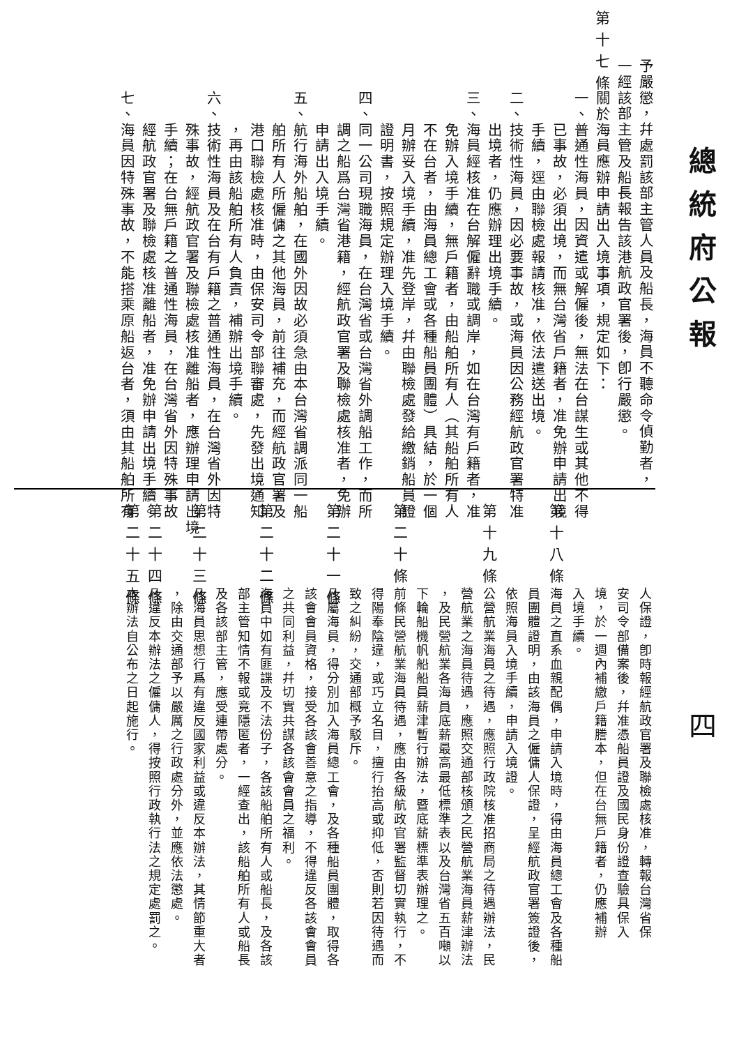總統府公報
四
予嚴懲，幷處罰該部主管人員及船長，海員不聽命令偵勤者，
一經該部主管及船長報告該港航政官署後，卽行嚴懲。
第十七條
關於海員應辦申請出入境事項，規定如下：
一、普通性海員，因資遣或解僱後，無法在台謀生或其他不得
　　已事故，必須出境，而無台灣省戶籍者，准免辦申請出境
　　手續，逕由聯檢處報請核准，依法遣送出境。
二、技術性海員，因必要事故，或海員因公務經航政官署特准
　　出境者，仍應辦理出境手續。
三、海員經核准在台解僱辭職或調岸，如在台灣有戶籍者，准
　　免辦入境手續，無戶籍者，由船舶所有人（其船舶所有人
　　不在台者，由海員總工會或各種船員團體）具結，於一個
　　月辦妥入境手續，准先登岸，幷由聯檢處發給繳銷船員證
　　證明書，按照規定辦理入境手續。
四、同一公司現職海員，在台灣省或台灣省外調船工作，而所
　　調之船爲台灣省港籍，經航政官署及聯檢處核准者，免辦
　　申請出入境手續。
五、航行海外船舶，在國外因故必須急由本台灣省調派同一船
　　舶所有人所僱傭之其他海員，前往補充，而經航政官署及
　　港口聯檢處核准時，由保安司令部聯審處，先發出境通知
　　，再由該船舶所有人負責，補辦出境手續。
六、技術性海員及在台有戶籍之普通性海員，在台灣省外因特
　　殊事故，經航政官署及聯檢處核准離船者，應辦理申請出境
　　手續；在台無戶籍之普通性海員，在台灣省外因特殊事故
　　經航政官署及聯檢處核准離船者，准免辦申請出境手續。
七、海員因特殊事故，不能搭乘原船返台者，須由其船舶所有
人保證，卽時報經航政官署及聯檢處核准，轉報台灣省保
安司令部備案後，幷准憑船員證及國民身份證查驗具保入
境，於一週內補繳戶籍謄本，但在台無戶籍者，仍應補辦
入境手續。
第十八條
海員之直系血親配偶，申請入境時，得由海員總工會及各種船
員團體證明，由該海員之僱傭人保證，呈經航政官署簽證後，
依照海員入境手續，申請入境證。
第十九條
公營航業海員之待遇，應照行政院核准招商局之待遇辦法，民
營航業之海員待遇，應照交通部核頒之民營航業海員薪津辦法
，及民營航業各海員底薪最高最低標準表以及台灣省五百噸以
下輪船機帆船船員薪津暫行辦法，暨底薪標準表辦理之。
第二十條
前條民營航業海員待遇，應由各級航政官署監督切實執行，不
得陽奉陰違，或巧立名目，擅行抬高或抑低，否則若因待遇而
致之糾紛，交通部概予駁斥。
第二十一條
凡屬海員，得分別加入海員總工會，及各種船員團體，取得各
該會會員資格，接受各該會善意之指導，不得違反各該會會員
之共同利益，幷切實共謀各該會會員之福利。
第二十二條
海員中如有匪諜及不法份子，各該船舶所有人或船長，及各該
部主管知情不報或竟隱匿者，一經查出，該船舶所有人或船長
及各該部主管，應受連帶處分。
第二十三條
凡海員思想行爲有違反國家利益或違反本辦法，其情節重大者
，除由交通部予以嚴厲之行政處分外，並應依法懲處。
第二十四條
凡違反本辦法之僱傭人，得按照行政執行法之規定處罰之。
第二十五條
本辦法自公布之日起施行。